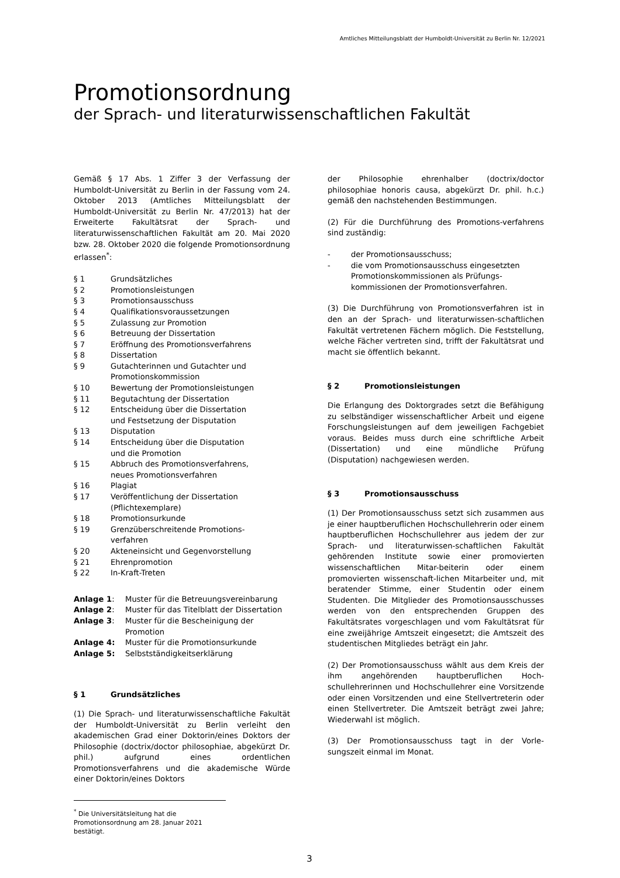Amtliches Mitteilungsblatt der Humboldt-Universität zu Berlin Nr. 12/2021
Promotionsordnung
der Sprach- und literaturwissenschaftlichen Fakultät
Gemäß § 17 Abs. 1 Ziffer 3 der Verfassung der Humboldt-Universität zu Berlin in der Fassung vom 24. Oktober 2013 (Amtliches Mitteilungsblatt der Humboldt-Universität zu Berlin Nr. 47/2013) hat der Erweiterte Fakultätsrat der Sprach- und literaturwissenschaftlichen Fakultät am 20. Mai 2020 bzw. 28. Oktober 2020 die folgende Promotionsordnung erlassen<sup>*</sup>:
§ 1
Grundsätzliches
§ 2
Promotionsleistungen
§ 3
Promotionsausschuss
§ 4
Qualifikationsvoraussetzungen
§ 5
Zulassung zur Promotion
§ 6
Betreuung der Dissertation
§ 7
Eröffnung des Promotionsverfahrens
§ 8
Dissertation
§ 9
Gutachterinnen und Gutachter und Promotionskommission
§ 10
Bewertung der Promotionsleistungen
§ 11
Begutachtung der Dissertation
§ 12
Entscheidung über die Dissertation
und Festsetzung der Disputation
§ 13
Disputation
§ 14
Entscheidung über die Disputation
und die Promotion
§ 15
Abbruch des Promotionsverfahrens,
neues Promotionsverfahren
§ 16
Plagiat
§ 17
Veröffentlichung der Dissertation (Pflichtexemplare)
§ 18
Promotionsurkunde
§ 19
Grenzüberschreitende Promotions-
verfahren
§ 20
Akteneinsicht und Gegenvorstellung
§ 21
Ehrenpromotion
§ 22
In-Kraft-Treten
Anlage 1:
Muster für die Betreuungsvereinbarung
Anlage 2:
Muster für das Titelblatt der Dissertation
Anlage 3:
Muster für die Bescheinigung der Promotion
Anlage 4:
Muster für die Promotionsurkunde
Anlage 5:
Selbstständigkeitserklärung
§ 1 Grundsätzliches
(1) Die Sprach- und literaturwissenschaftliche Fakultät der Humboldt-Universität zu Berlin verleiht den akademischen Grad einer Doktorin/eines Doktors der Philosophie (doctrix/doctor philosophiae, abgekürzt Dr. phil.) aufgrund eines ordentlichen Promotionsverfahrens und die akademische Würde einer Doktorin/eines Doktors
<sup>*</sup> Die Universitätsleitung hat die Promotionsordnung am 28. Januar 2021 bestätigt.
der Philosophie ehrenhalber (doctrix/doctor philosophiae honoris causa, abgekürzt Dr. phil. h.c.) gemäß den nachstehenden Bestimmungen.
(2) Für die Durchführung des Promotions-verfahrens sind zuständig:
- der Promotionsausschuss;
- die vom Promotionsausschuss eingesetzten Promotionskommissionen als Prüfungs-kommissionen der Promotionsverfahren.
(3) Die Durchführung von Promotionsverfahren ist in den an der Sprach- und literaturwissen-schaftlichen Fakultät vertretenen Fächern möglich. Die Feststellung, welche Fächer vertreten sind, trifft der Fakultätsrat und macht sie öffentlich bekannt.
§ 2 Promotionsleistungen
Die Erlangung des Doktorgrades setzt die Befähigung zu selbständiger wissenschaftlicher Arbeit und eigene Forschungsleistungen auf dem jeweiligen Fachgebiet voraus. Beides muss durch eine schriftliche Arbeit (Dissertation) und eine mündliche Prüfung (Disputation) nachgewiesen werden.
§ 3 Promotionsausschuss
(1) Der Promotionsausschuss setzt sich zusammen aus je einer hauptberuflichen Hochschullehrerin oder einem hauptberuflichen Hochschullehrer aus jedem der zur Sprach- und literaturwissen-schaftlichen Fakultät gehörenden Institute sowie einer promovierten wissenschaftlichen Mitar-beiterin oder einem promovierten wissenschaft-lichen Mitarbeiter und, mit beratender Stimme, einer Studentin oder einem Studenten. Die Mitglieder des Promotionsausschusses werden von den entsprechenden Gruppen des Fakultätsrates vorgeschlagen und vom Fakultätsrat für eine zweijährige Amtszeit eingesetzt; die Amtszeit des studentischen Mitgliedes beträgt ein Jahr.
(2) Der Promotionsausschuss wählt aus dem Kreis der ihm angehörenden hauptberuflichen Hoch-schullehrerinnen und Hochschullehrer eine Vorsitzende oder einen Vorsitzenden und eine Stellvertreterin oder einen Stellvertreter. Die Amtszeit beträgt zwei Jahre; Wiederwahl ist möglich.
(3) Der Promotionsausschuss tagt in der Vorle-sungszeit einmal im Monat.
3